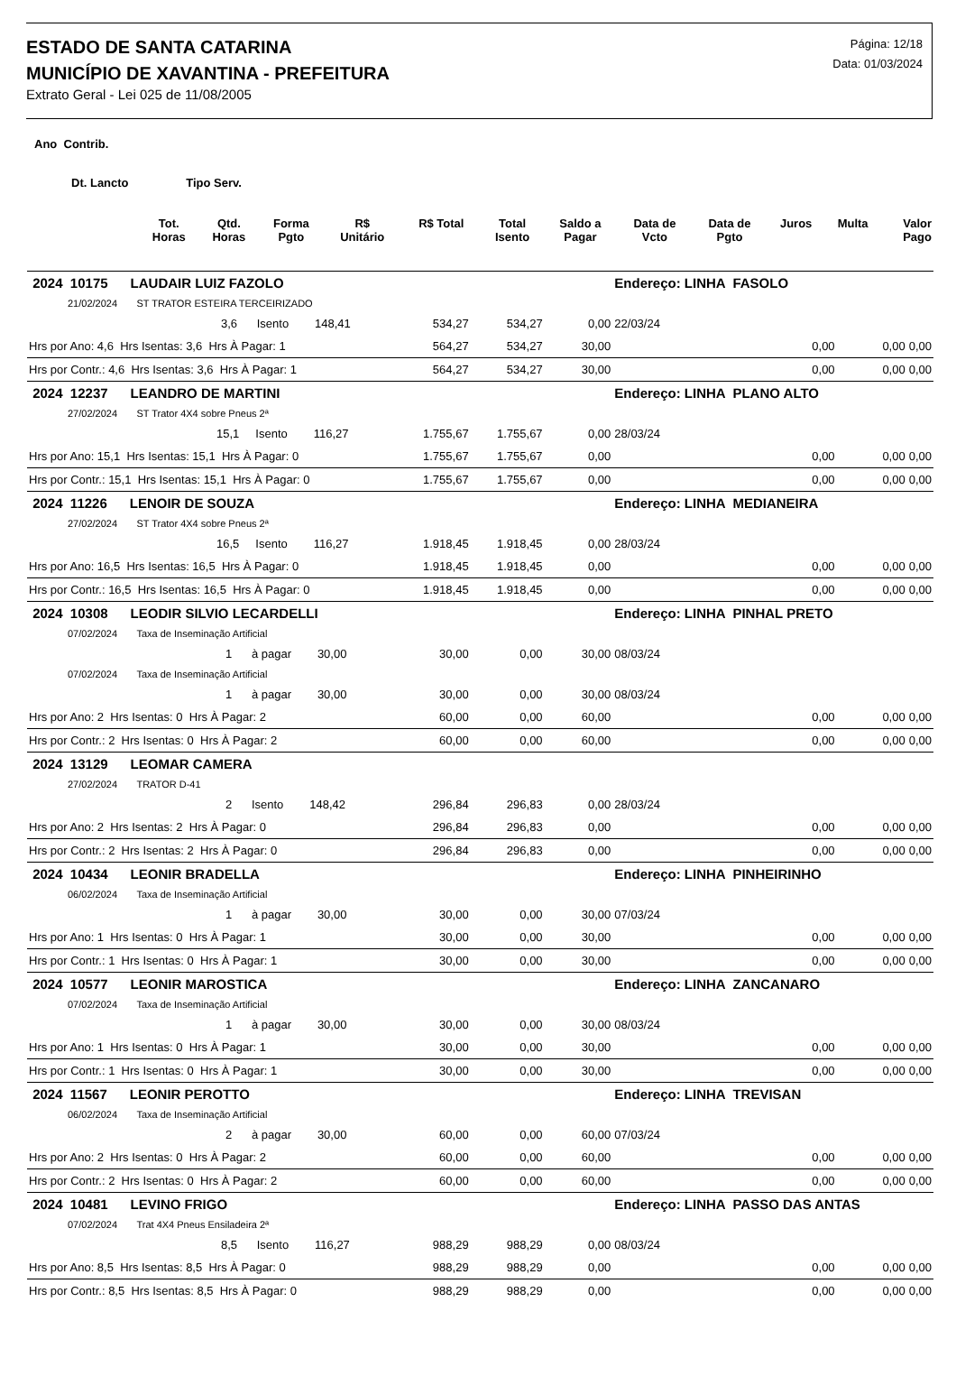ESTADO DE SANTA CATARINA
MUNICÍPIO DE XAVANTINA - PREFEITURA
Extrato Geral - Lei 025 de 11/08/2005
Página: 12/18
Data: 01/03/2024
Ano Contrib.
Dt. Lancto Tipo Serv.
| | Tot. Horas | Qtd. Horas | Forma Pgto | R$ Unitário | R$ Total | Total Isento | Saldo a Pagar | Data de Vcto | Data de Pgto | Juros | Multa | Valor Pago |
| --- | --- | --- | --- | --- | --- | --- | --- | --- | --- | --- | --- | --- |
| 2024 10175 LAUDAIR LUIZ FAZOLO | | | | Endereço: LINHA FASOLO | | | |
| 21/02/2024 ST TRATOR ESTEIRA TERCEIRIZADO | | | | | | | |
| 3,6 Isento 148,41 | 534,27 | 534,27 | 0,00 | 22/03/24 | | | |
| Hrs por Ano: 4,6 Hrs Isentas: 3,6 Hrs À Pagar: 1 | 564,27 | 534,27 | 30,00 | | 0,00 | 0,00 | 0,00 |
| Hrs por Contr.: 4,6 Hrs Isentas: 3,6 Hrs À Pagar: 1 | 564,27 | 534,27 | 30,00 | | 0,00 | 0,00 | 0,00 |
| 2024 12237 LEANDRO DE MARTINI | | | | Endereço: LINHA PLANO ALTO | | | |
| 27/02/2024 ST Trator 4X4 sobre Pneus 2ª | | | | | | | |
| 15,1 Isento 116,27 | 1.755,67 | 1.755,67 | 0,00 | 28/03/24 | | | |
| Hrs por Ano: 15,1 Hrs Isentas: 15,1 Hrs À Pagar: 0 | 1.755,67 | 1.755,67 | 0,00 | | 0,00 | 0,00 | 0,00 |
| Hrs por Contr.: 15,1 Hrs Isentas: 15,1 Hrs À Pagar: 0 | 1.755,67 | 1.755,67 | 0,00 | | 0,00 | 0,00 | 0,00 |
| 2024 11226 LENOIR DE SOUZA | | | | Endereço: LINHA MEDIANEIRA | | | |
| 27/02/2024 ST Trator 4X4 sobre Pneus 2ª | | | | | | | |
| 16,5 Isento 116,27 | 1.918,45 | 1.918,45 | 0,00 | 28/03/24 | | | |
| Hrs por Ano: 16,5 Hrs Isentas: 16,5 Hrs À Pagar: 0 | 1.918,45 | 1.918,45 | 0,00 | | 0,00 | 0,00 | 0,00 |
| Hrs por Contr.: 16,5 Hrs Isentas: 16,5 Hrs À Pagar: 0 | 1.918,45 | 1.918,45 | 0,00 | | 0,00 | 0,00 | 0,00 |
| 2024 10308 LEODIR SILVIO LECARDELLI | | | | Endereço: LINHA PINHAL PRETO | | | |
| 07/02/2024 Taxa de Inseminação Artificial | | | | | | | |
| 1 à pagar 30,00 | 30,00 | 0,00 | 30,00 | 08/03/24 | | | |
| 07/02/2024 Taxa de Inseminação Artificial | | | | | | | |
| 1 à pagar 30,00 | 30,00 | 0,00 | 30,00 | 08/03/24 | | | |
| Hrs por Ano: 2 Hrs Isentas: 0 Hrs À Pagar: 2 | 60,00 | 0,00 | 60,00 | | 0,00 | 0,00 | 0,00 |
| Hrs por Contr.: 2 Hrs Isentas: 0 Hrs À Pagar: 2 | 60,00 | 0,00 | 60,00 | | 0,00 | 0,00 | 0,00 |
| 2024 13129 LEOMAR CAMERA | | | | | | | |
| 27/02/2024 TRATOR D-41 | | | | | | | |
| 2 Isento 148,42 | 296,84 | 296,83 | 0,00 | 28/03/24 | | | |
| Hrs por Ano: 2 Hrs Isentas: 2 Hrs À Pagar: 0 | 296,84 | 296,83 | 0,00 | | 0,00 | 0,00 | 0,00 |
| Hrs por Contr.: 2 Hrs Isentas: 2 Hrs À Pagar: 0 | 296,84 | 296,83 | 0,00 | | 0,00 | 0,00 | 0,00 |
| 2024 10434 LEONIR BRADELLA | | | | Endereço: LINHA PINHEIRINHO | | | |
| 06/02/2024 Taxa de Inseminação Artificial | | | | | | | |
| 1 à pagar 30,00 | 30,00 | 0,00 | 30,00 | 07/03/24 | | | |
| Hrs por Ano: 1 Hrs Isentas: 0 Hrs À Pagar: 1 | 30,00 | 0,00 | 30,00 | | 0,00 | 0,00 | 0,00 |
| Hrs por Contr.: 1 Hrs Isentas: 0 Hrs À Pagar: 1 | 30,00 | 0,00 | 30,00 | | 0,00 | 0,00 | 0,00 |
| 2024 10577 LEONIR MAROSTICA | | | | Endereço: LINHA ZANCANARO | | | |
| 07/02/2024 Taxa de Inseminação Artificial | | | | | | | |
| 1 à pagar 30,00 | 30,00 | 0,00 | 30,00 | 08/03/24 | | | |
| Hrs por Ano: 1 Hrs Isentas: 0 Hrs À Pagar: 1 | 30,00 | 0,00 | 30,00 | | 0,00 | 0,00 | 0,00 |
| Hrs por Contr.: 1 Hrs Isentas: 0 Hrs À Pagar: 1 | 30,00 | 0,00 | 30,00 | | 0,00 | 0,00 | 0,00 |
| 2024 11567 LEONIR PEROTTO | | | | Endereço: LINHA TREVISAN | | | |
| 06/02/2024 Taxa de Inseminação Artificial | | | | | | | |
| 2 à pagar 30,00 | 60,00 | 0,00 | 60,00 | 07/03/24 | | | |
| Hrs por Ano: 2 Hrs Isentas: 0 Hrs À Pagar: 2 | 60,00 | 0,00 | 60,00 | | 0,00 | 0,00 | 0,00 |
| Hrs por Contr.: 2 Hrs Isentas: 0 Hrs À Pagar: 2 | 60,00 | 0,00 | 60,00 | | 0,00 | 0,00 | 0,00 |
| 2024 10481 LEVINO FRIGO | | | | Endereço: LINHA PASSO DAS ANTAS | | | |
| 07/02/2024 Trat 4X4 Pneus Ensiladeira 2ª | | | | | | | |
| 8,5 Isento 116,27 | 988,29 | 988,29 | 0,00 | 08/03/24 | | | |
| Hrs por Ano: 8,5 Hrs Isentas: 8,5 Hrs À Pagar: 0 | 988,29 | 988,29 | 0,00 | | 0,00 | 0,00 | 0,00 |
| Hrs por Contr.: 8,5 Hrs Isentas: 8,5 Hrs À Pagar: 0 | 988,29 | 988,29 | 0,00 | | 0,00 | 0,00 | 0,00 |